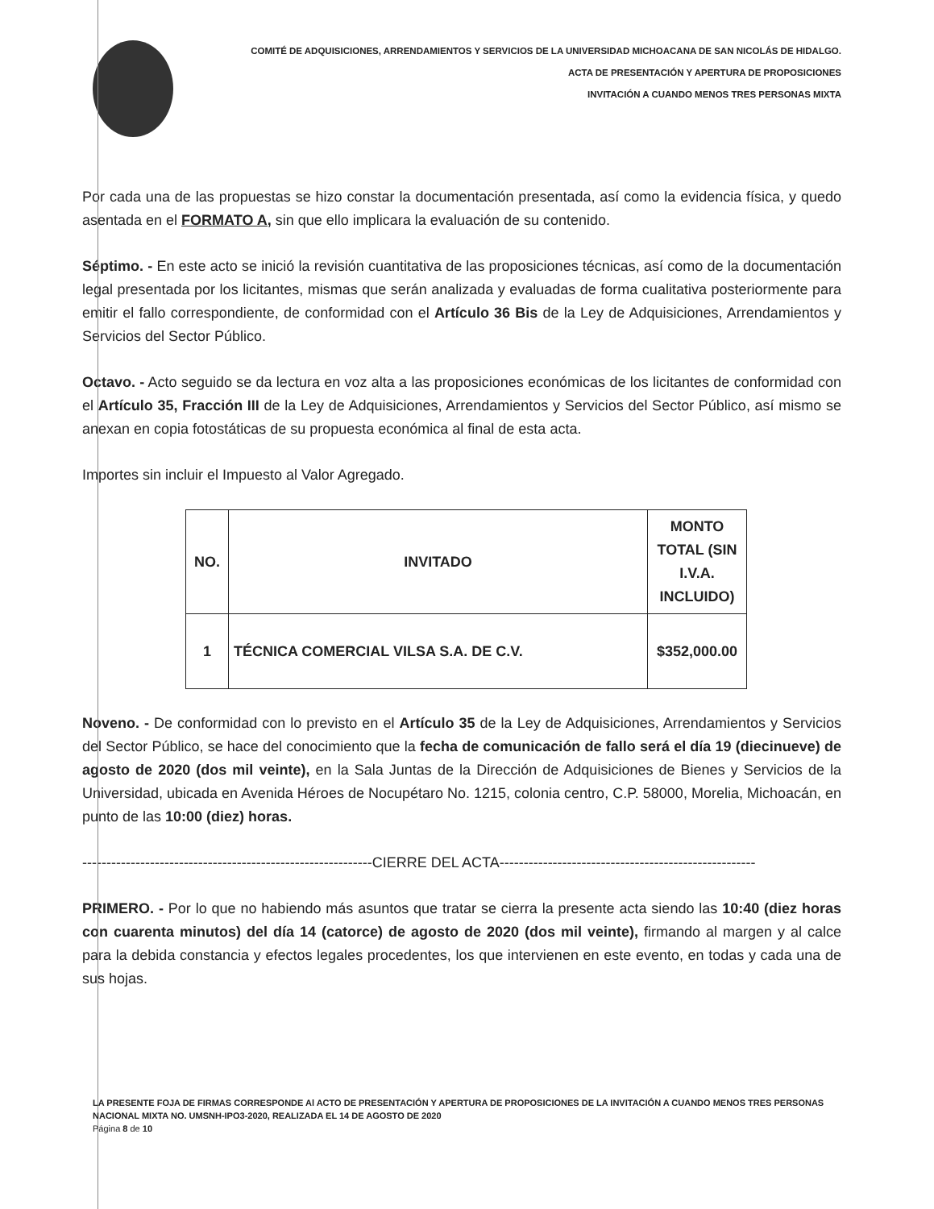COMITÉ DE ADQUISICIONES, ARRENDAMIENTOS Y SERVICIOS DE LA UNIVERSIDAD MICHOACANA DE SAN NICOLÁS DE HIDALGO.
ACTA DE PRESENTACIÓN Y APERTURA DE PROPOSICIONES
INVITACIÓN A CUANDO MENOS TRES PERSONAS MIXTA
Por cada una de las propuestas se hizo constar la documentación presentada, así como la evidencia física, y quedo asentada en el FORMATO A, sin que ello implicara la evaluación de su contenido.
Séptimo. - En este acto se inició la revisión cuantitativa de las proposiciones técnicas, así como de la documentación legal presentada por los licitantes, mismas que serán analizada y evaluadas de forma cualitativa posteriormente para emitir el fallo correspondiente, de conformidad con el Artículo 36 Bis de la Ley de Adquisiciones, Arrendamientos y Servicios del Sector Público.
Octavo. - Acto seguido se da lectura en voz alta a las proposiciones económicas de los licitantes de conformidad con el Artículo 35, Fracción III de la Ley de Adquisiciones, Arrendamientos y Servicios del Sector Público, así mismo se anexan en copia fotostáticas de su propuesta económica al final de esta acta.
Importes sin incluir el Impuesto al Valor Agregado.
| NO. | INVITADO | MONTO TOTAL (SIN I.V.A. INCLUIDO) |
| --- | --- | --- |
| 1 | TÉCNICA COMERCIAL VILSA S.A. DE C.V. | $352,000.00 |
Noveno. - De conformidad con lo previsto en el Artículo 35 de la Ley de Adquisiciones, Arrendamientos y Servicios del Sector Público, se hace del conocimiento que la fecha de comunicación de fallo será el día 19 (diecinueve) de agosto de 2020 (dos mil veinte), en la Sala Juntas de la Dirección de Adquisiciones de Bienes y Servicios de la Universidad, ubicada en Avenida Héroes de Nocupétaro No. 1215, colonia centro, C.P. 58000, Morelia, Michoacán, en punto de las 10:00 (diez) horas.
------------------------------------------------------------CIERRE DEL ACTA-----------------------------------------------------
PRIMERO. - Por lo que no habiendo más asuntos que tratar se cierra la presente acta siendo las 10:40 (diez horas con cuarenta minutos) del día 14 (catorce) de agosto de 2020 (dos mil veinte), firmando al margen y al calce para la debida constancia y efectos legales procedentes, los que intervienen en este evento, en todas y cada una de sus hojas.
LA PRESENTE FOJA DE FIRMAS CORRESPONDE Al ACTO DE PRESENTACIÓN Y APERTURA DE PROPOSICIONES DE LA INVITACIÓN A CUANDO MENOS TRES PERSONAS NACIONAL MIXTA NO. UMSNH-IPO3-2020, REALIZADA EL 14 DE AGOSTO DE 2020
Página 8 de 10